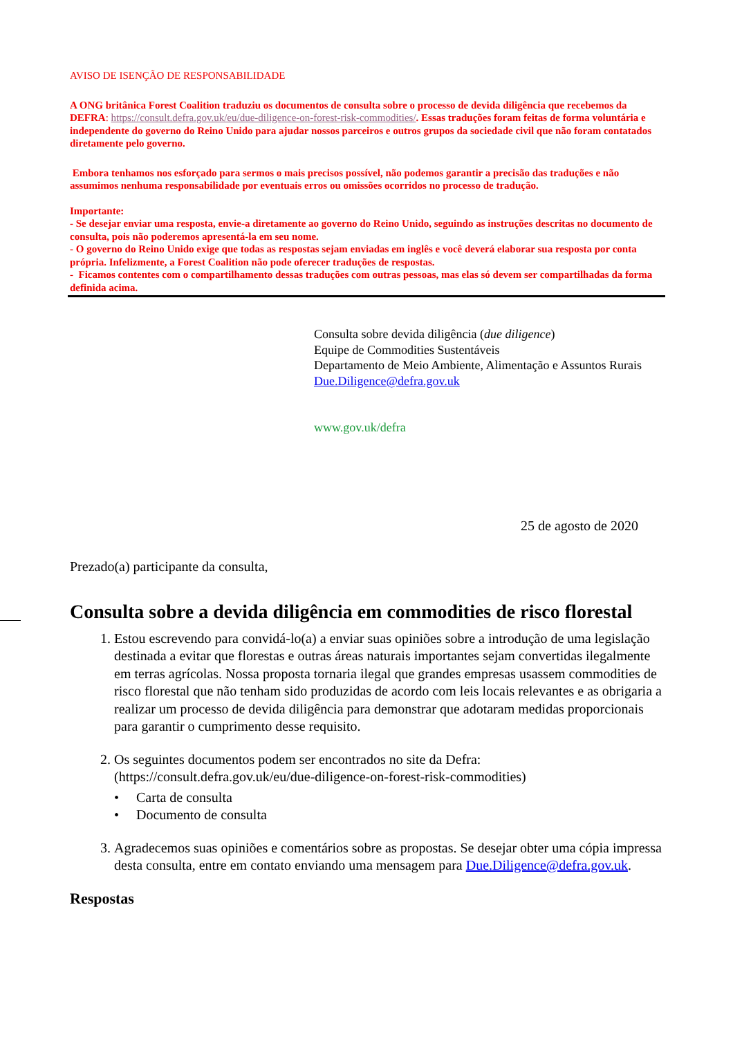AVISO DE ISENÇÃO DE RESPONSABILIDADE
A ONG britânica Forest Coalition traduziu os documentos de consulta sobre o processo de devida diligência que recebemos da DEFRA: https://consult.defra.gov.uk/eu/due-diligence-on-forest-risk-commodities/. Essas traduções foram feitas de forma voluntária e independente do governo do Reino Unido para ajudar nossos parceiros e outros grupos da sociedade civil que não foram contatados diretamente pelo governo.
Embora tenhamos nos esforçado para sermos o mais precisos possível, não podemos garantir a precisão das traduções e não assumimos nenhuma responsabilidade por eventuais erros ou omissões ocorridos no processo de tradução.
Importante:
- Se desejar enviar uma resposta, envie-a diretamente ao governo do Reino Unido, seguindo as instruções descritas no documento de consulta, pois não poderemos apresentá-la em seu nome.
- O governo do Reino Unido exige que todas as respostas sejam enviadas em inglês e você deverá elaborar sua resposta por conta própria. Infelizmente, a Forest Coalition não pode oferecer traduções de respostas.
- Ficamos contentes com o compartilhamento dessas traduções com outras pessoas, mas elas só devem ser compartilhadas da forma definida acima.
Consulta sobre devida diligência (due diligence)
Equipe de Commodities Sustentáveis
Departamento de Meio Ambiente, Alimentação e Assuntos Rurais
Due.Diligence@defra.gov.uk
www.gov.uk/defra
25 de agosto de 2020
Prezado(a) participante da consulta,
Consulta sobre a devida diligência em commodities de risco florestal
1. Estou escrevendo para convidá-lo(a) a enviar suas opiniões sobre a introdução de uma legislação destinada a evitar que florestas e outras áreas naturais importantes sejam convertidas ilegalmente em terras agrícolas. Nossa proposta tornaria ilegal que grandes empresas usassem commodities de risco florestal que não tenham sido produzidas de acordo com leis locais relevantes e as obrigaria a realizar um processo de devida diligência para demonstrar que adotaram medidas proporcionais para garantir o cumprimento desse requisito.
2. Os seguintes documentos podem ser encontrados no site da Defra: (https://consult.defra.gov.uk/eu/due-diligence-on-forest-risk-commodities)
• Carta de consulta
• Documento de consulta
3. Agradecemos suas opiniões e comentários sobre as propostas. Se desejar obter uma cópia impressa desta consulta, entre em contato enviando uma mensagem para Due.Diligence@defra.gov.uk.
Respostas